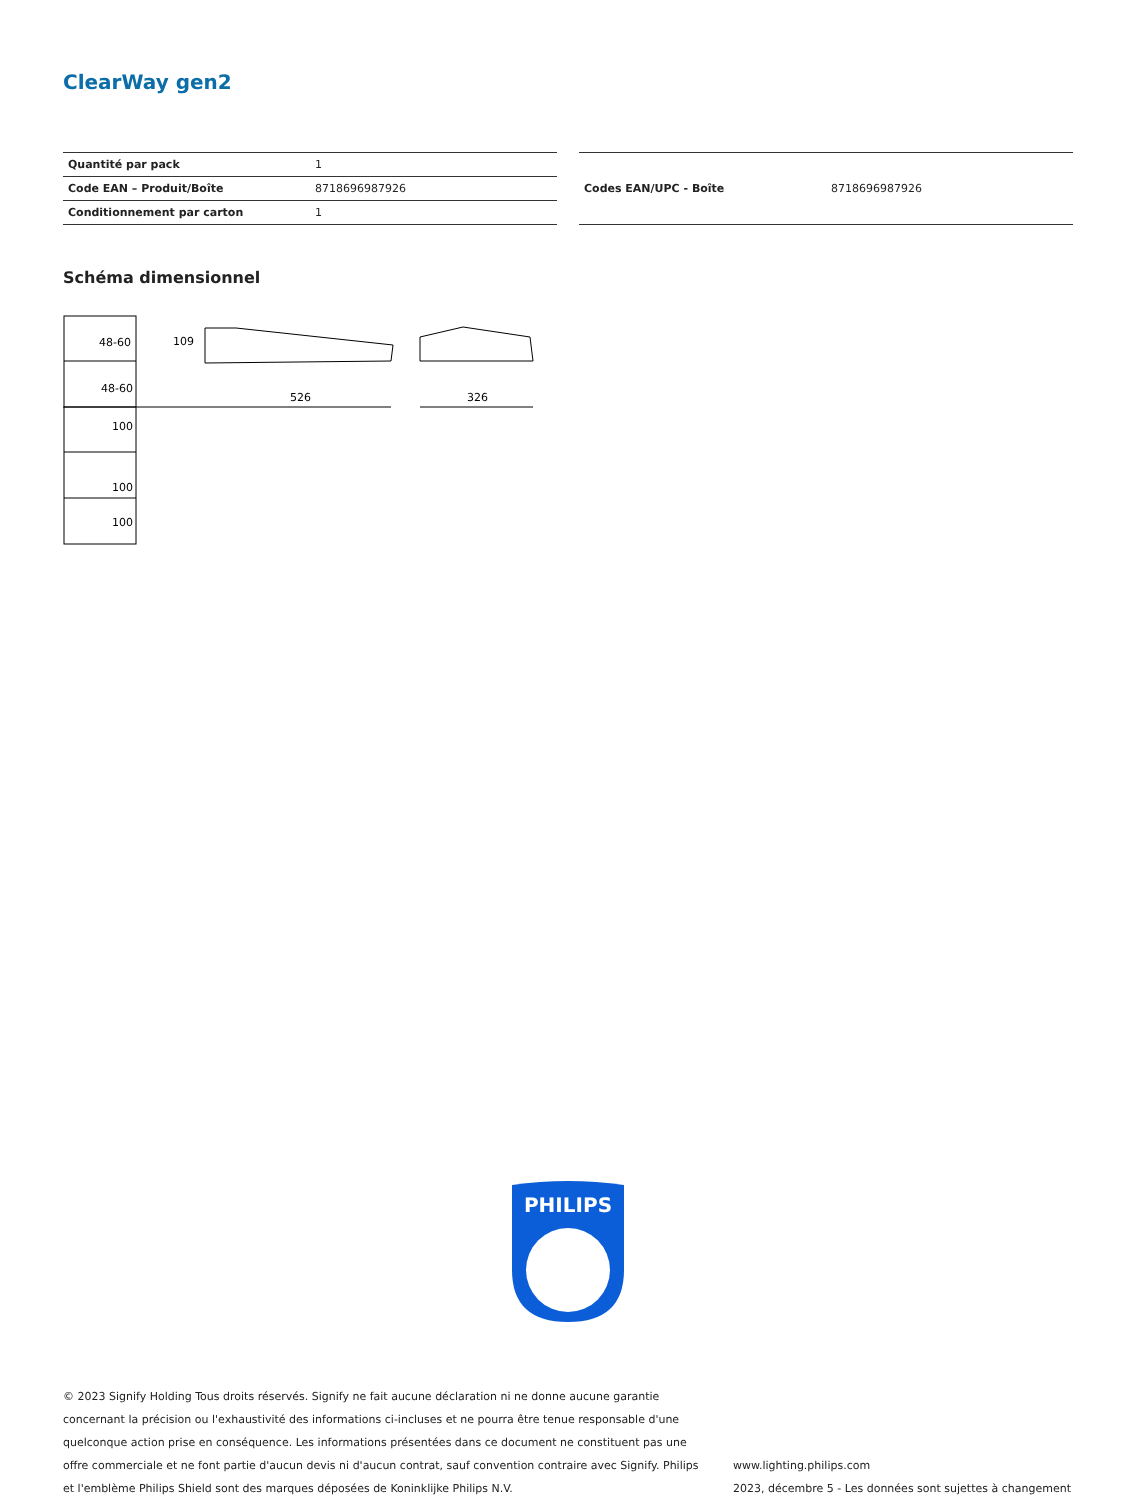ClearWay gen2
| Quantité par pack | 1 |
| Code EAN – Produit/Boîte | 8718696987926 |
| Conditionnement par carton | 1 |
| Codes EAN/UPC - Boîte | 8718696987926 |
Schéma dimensionnel
48-60
48-60
100
100
100
526
326
109
PHILIPS
© 2023 Signify Holding Tous droits réservés. Signify ne fait aucune déclaration ni ne donne aucune garantie concernant la précision ou l'exhaustivité des informations ci-incluses et ne pourra être tenue responsable d'une quelconque action prise en conséquence. Les informations présentées dans ce document ne constituent pas une offre commerciale et ne font partie d'aucun devis ni d'aucun contrat, sauf convention contraire avec Signify. Philips et l'emblème Philips Shield sont des marques déposées de Koninklijke Philips N.V.
www.lighting.philips.com
2023, décembre 5 - Les données sont sujettes à changement